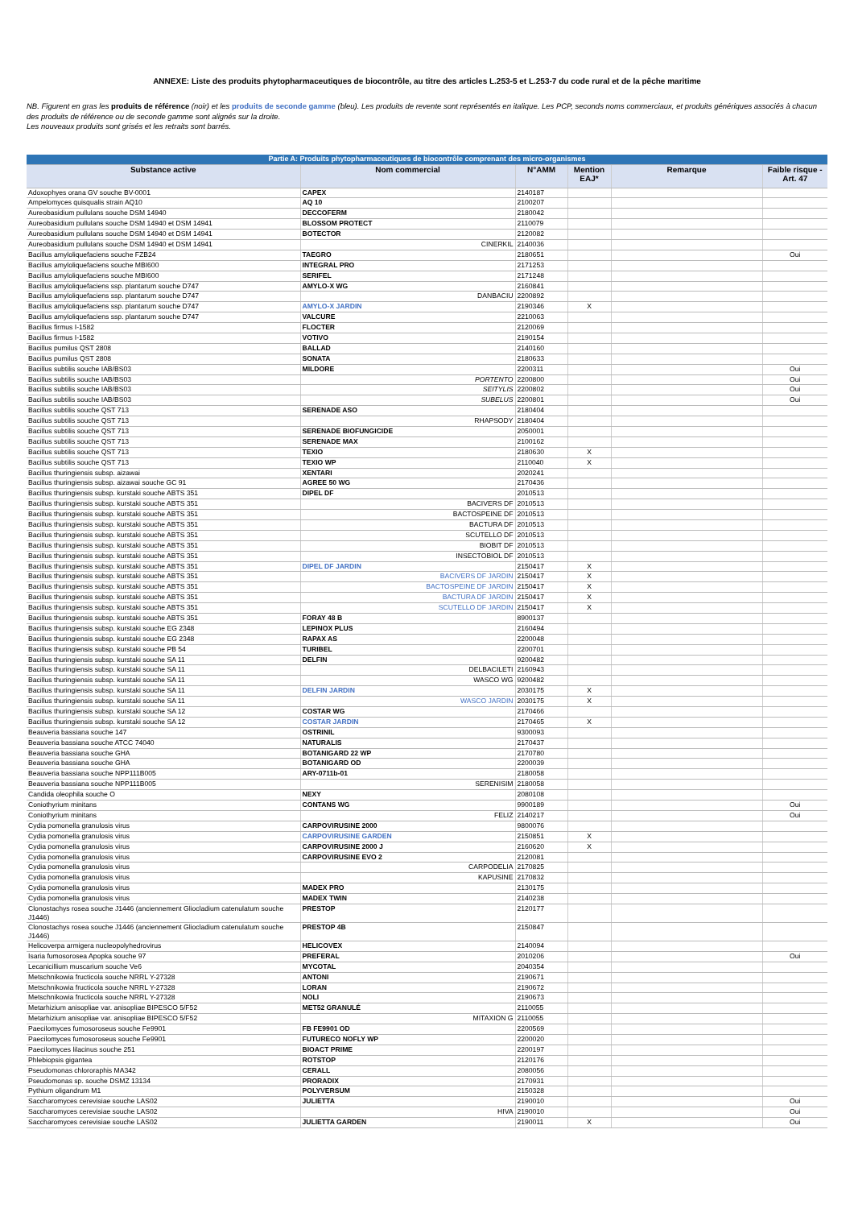ANNEXE: Liste des produits phytopharmaceutiques de biocontrôle, au titre des articles L.253-5 et L.253-7 du code rural et de la pêche maritime
NB. Figurent en gras les produits de référence (noir) et les produits de seconde gamme (bleu). Les produits de revente sont représentés en italique. Les PCP, seconds noms commerciaux, et produits génériques associés à chacun des produits de référence ou de seconde gamme sont alignés sur la droite.
Les nouveaux produits sont grisés et les retraits sont barrés.
| Partie A: Produits phytopharmaceutiques de biocontrôle comprenant des micro-organismes | | | | | |
| --- | --- | --- | --- | --- | --- |
| Substance active | Nom commercial | N°AMM | Mention EAJ* | Remarque | Faible risque - Art. 47 |
| Adoxophyes orana GV souche BV-0001 | CAPEX | 2140187 | | | |
| Ampelomyces quisqualis strain AQ10 | AQ 10 | 2100207 | | | |
| Aureobasidium pullulans souche DSM 14940 | DECCOFERM | 2180042 | | | |
| Aureobasidium pullulans souche DSM 14940 et DSM 14941 | BLOSSOM PROTECT | 2110079 | | | |
| Aureobasidium pullulans souche DSM 14940 et DSM 14941 | BOTECTOR | 2120082 | | | |
| Aureobasidium pullulans souche DSM 14940 et DSM 14941 | CINERKIL | 2140036 | | | |
| Bacillus amyloliquefaciens souche FZB24 | TAEGRO | 2180651 | | | Oui |
| Bacillus amyloliquefaciens souche MBI600 | INTEGRAL PRO | 2171253 | | | |
| Bacillus amyloliquefaciens souche MBI600 | SERIFEL | 2171248 | | | |
| Bacillus amyloliquefaciens ssp. plantarum souche D747 | AMYLO-X WG | 2160841 | | | |
| Bacillus amyloliquefaciens ssp. plantarum souche D747 | DANBACIU | 2200892 | | | |
| Bacillus amyloliquefaciens ssp. plantarum souche D747 | AMYLO-X JARDIN | 2190346 | X | | |
| Bacillus amyloliquefaciens ssp. plantarum souche D747 | VALCURE | 2210063 | | | |
| Bacillus firmus I-1582 | FLOCTER | 2120069 | | | |
| Bacillus firmus I-1582 | VOTIVO | 2190154 | | | |
| Bacillus pumilus QST 2808 | BALLAD | 2140160 | | | |
| Bacillus pumilus QST 2808 | SONATA | 2180633 | | | |
| Bacillus subtilis souche IAB/BS03 | MILDORE | 2200311 | | | Oui |
| Bacillus subtilis souche IAB/BS03 | PORTENTO | 2200800 | | | Oui |
| Bacillus subtilis souche IAB/BS03 | SEITYLIS | 2200802 | | | Oui |
| Bacillus subtilis souche IAB/BS03 | SUBELUS | 2200801 | | | Oui |
| Bacillus subtilis souche QST 713 | SERENADE ASO | 2180404 | | | |
| Bacillus subtilis souche QST 713 | RHAPSODY | 2180404 | | | |
| Bacillus subtilis souche QST 713 | SERENADE BIOFUNGICIDE | 2050001 | | | |
| Bacillus subtilis souche QST 713 | SERENADE MAX | 2100162 | | | |
| Bacillus subtilis souche QST 713 | TEXIO | 2180630 | X | | |
| Bacillus subtilis souche QST 713 | TEXIO WP | 2110040 | X | | |
| Bacillus thuringiensis subsp. aizawai | XENTARI | 2020241 | | | |
| Bacillus thuringiensis subsp. aizawai souche GC 91 | AGREE 50 WG | 2170436 | | | |
| Bacillus thuringiensis subsp. kurstaki souche ABTS 351 | DIPEL DF | 2010513 | | | |
| Bacillus thuringiensis subsp. kurstaki souche ABTS 351 | BACIVERS DF | 2010513 | | | |
| Bacillus thuringiensis subsp. kurstaki souche ABTS 351 | BACTOSPEINE DF | 2010513 | | | |
| Bacillus thuringiensis subsp. kurstaki souche ABTS 351 | BACTURA DF | 2010513 | | | |
| Bacillus thuringiensis subsp. kurstaki souche ABTS 351 | SCUTELLO DF | 2010513 | | | |
| Bacillus thuringiensis subsp. kurstaki souche ABTS 351 | BIOBIT DF | 2010513 | | | |
| Bacillus thuringiensis subsp. kurstaki souche ABTS 351 | INSECTOBIOL DF | 2010513 | | | |
| Bacillus thuringiensis subsp. kurstaki souche ABTS 351 | DIPEL DF JARDIN | 2150417 | X | | |
| Bacillus thuringiensis subsp. kurstaki souche ABTS 351 | BACIVERS DF JARDIN | 2150417 | X | | |
| Bacillus thuringiensis subsp. kurstaki souche ABTS 351 | BACTOSPEINE DF JARDIN | 2150417 | X | | |
| Bacillus thuringiensis subsp. kurstaki souche ABTS 351 | BACTURA DF JARDIN | 2150417 | X | | |
| Bacillus thuringiensis subsp. kurstaki souche ABTS 351 | SCUTELLO DF JARDIN | 2150417 | X | | |
| Bacillus thuringiensis subsp. kurstaki souche ABTS 351 | FORAY 48 B | 8900137 | | | |
| Bacillus thuringiensis subsp. kurstaki souche EG 2348 | LEPINOX PLUS | 2160494 | | | |
| Bacillus thuringiensis subsp. kurstaki souche EG 2348 | RAPAX AS | 2200048 | | | |
| Bacillus thuringiensis subsp. kurstaki souche PB 54 | TURIBEL | 2200701 | | | |
| Bacillus thuringiensis subsp. kurstaki souche SA 11 | DELFIN | 9200482 | | | |
| Bacillus thuringiensis subsp. kurstaki souche SA 11 | DELBACILETI | 2160943 | | | |
| Bacillus thuringiensis subsp. kurstaki souche SA 11 | WASCO WG | 9200482 | | | |
| Bacillus thuringiensis subsp. kurstaki souche SA 11 | DELFIN JARDIN | 2030175 | X | | |
| Bacillus thuringiensis subsp. kurstaki souche SA 11 | WASCO JARDIN | 2030175 | X | | |
| Bacillus thuringiensis subsp. kurstaki souche SA 12 | COSTAR WG | 2170466 | | | |
| Bacillus thuringiensis subsp. kurstaki souche SA 12 | COSTAR JARDIN | 2170465 | X | | |
| Beauveria bassiana souche 147 | OSTRINIL | 9300093 | | | |
| Beauveria bassiana souche ATCC 74040 | NATURALIS | 2170437 | | | |
| Beauveria bassiana souche GHA | BOTANIGARD 22 WP | 2170780 | | | |
| Beauveria bassiana souche GHA | BOTANIGARD OD | 2200039 | | | |
| Beauveria bassiana souche NPP111B005 | ARY-0711b-01 | 2180058 | | | |
| Beauveria bassiana souche NPP111B005 | SERENISIM | 2180058 | | | |
| Candida oleophila souche O | NEXY | 2080108 | | | |
| Coniothyrium minitans | CONTANS WG | 9900189 | | | Oui |
| Coniothyrium minitans | FELIZ | 2140217 | | | Oui |
| Cydia pomonella granulosis virus | CARPOVIRUSINE 2000 | 9800076 | | | |
| Cydia pomonella granulosis virus | CARPOVIRUSINE GARDEN | 2150851 | X | | |
| Cydia pomonella granulosis virus | CARPOVIRUSINE 2000 J | 2160620 | X | | |
| Cydia pomonella granulosis virus | CARPOVIRUSINE EVO 2 | 2120081 | | | |
| Cydia pomonella granulosis virus | CARPODELIA | 2170825 | | | |
| Cydia pomonella granulosis virus | KAPUSINE | 2170832 | | | |
| Cydia pomonella granulosis virus | MADEX PRO | 2130175 | | | |
| Cydia pomonella granulosis virus | MADEX TWIN | 2140238 | | | |
| Clonostachys rosea souche J1446 (anciennement Gliocladium catenulatum souche J1446) | PRESTOP | 2120177 | | | |
| Clonostachys rosea souche J1446 (anciennement Gliocladium catenulatum souche J1446) | PRESTOP 4B | 2150847 | | | |
| Helicoverpa armigera nucleopolyhedrovirus | HELICOVEX | 2140094 | | | |
| Isaria fumosorosea Apopka souche 97 | PREFERAL | 2010206 | | | Oui |
| Lecanicillium muscarium souche Ve6 | MYCOTAL | 2040354 | | | |
| Metschnikowia fructicola souche NRRL Y-27328 | ANTONI | 2190671 | | | |
| Metschnikowia fructicola souche NRRL Y-27328 | LORAN | 2190672 | | | |
| Metschnikowia fructicola souche NRRL Y-27328 | NOLI | 2190673 | | | |
| Metarhizium anisopliae var. anisopliae BIPESCO 5/F52 | MET52 GRANULÉ | 2110055 | | | |
| Metarhizium anisopliae var. anisopliae BIPESCO 5/F52 | MITAXION G | 2110055 | | | |
| Paecilomyces fumosoroseus souche Fe9901 | FB FE9901 OD | 2200569 | | | |
| Paecilomyces fumosoroseus souche Fe9901 | FUTURECO NOFLY WP | 2200020 | | | |
| Paecilomyces lilacinus souche 251 | BIOACT PRIME | 2200197 | | | |
| Phlebiopsis gigantea | ROTSTOP | 2120176 | | | |
| Pseudomonas chlororaphis MA342 | CERALL | 2080056 | | | |
| Pseudomonas sp. souche DSMZ 13134 | PRORADIX | 2170931 | | | |
| Pythium oligandrum M1 | POLYVERSUM | 2150328 | | | |
| Saccharomyces cerevisiae souche LAS02 | JULIETTA | 2190010 | | | Oui |
| Saccharomyces cerevisiae souche LAS02 | HIVA | 2190010 | | | Oui |
| Saccharomyces cerevisiae souche LAS02 | JULIETTA GARDEN | 2190011 | X | | Oui |